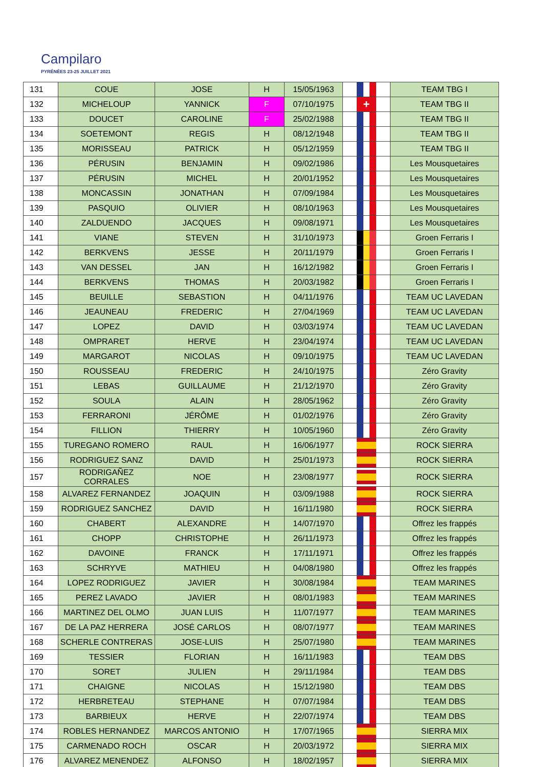Campilaro
PYRÉNÉES 23-25 JUILLET 2021
| 131 | COUE | JOSE | H | 15/05/1963 | | TEAM TBG I |
| 132 | MICHELOUP | YANNICK | F | 07/10/1975 | + | TEAM TBG II |
| 133 | DOUCET | CAROLINE | F | 25/02/1988 | | TEAM TBG II |
| 134 | SOETEMONT | REGIS | H | 08/12/1948 | | TEAM TBG II |
| 135 | MORISSEAU | PATRICK | H | 05/12/1959 | | TEAM TBG II |
| 136 | PÉRUSIN | BENJAMIN | H | 09/02/1986 | | Les Mousquetaires |
| 137 | PÉRUSIN | MICHEL | H | 20/01/1952 | | Les Mousquetaires |
| 138 | MONCASSIN | JONATHAN | H | 07/09/1984 | | Les Mousquetaires |
| 139 | PASQUIO | OLIVIER | H | 08/10/1963 | | Les Mousquetaires |
| 140 | ZALDUENDO | JACQUES | H | 09/08/1971 | | Les Mousquetaires |
| 141 | VIANE | STEVEN | H | 31/10/1973 | | Groen Ferraris I |
| 142 | BERKVENS | JESSE | H | 20/11/1979 | | Groen Ferraris I |
| 143 | VAN DESSEL | JAN | H | 16/12/1982 | | Groen Ferraris I |
| 144 | BERKVENS | THOMAS | H | 20/03/1982 | | Groen Ferraris I |
| 145 | BEUILLE | SEBASTION | H | 04/11/1976 | | TEAM UC LAVEDAN |
| 146 | JEAUNEAU | FREDERIC | H | 27/04/1969 | | TEAM UC LAVEDAN |
| 147 | LOPEZ | DAVID | H | 03/03/1974 | | TEAM UC LAVEDAN |
| 148 | OMPRARET | HERVE | H | 23/04/1974 | | TEAM UC LAVEDAN |
| 149 | MARGAROT | NICOLAS | H | 09/10/1975 | | TEAM UC LAVEDAN |
| 150 | ROUSSEAU | FREDERIC | H | 24/10/1975 | | Zéro Gravity |
| 151 | LEBAS | GUILLAUME | H | 21/12/1970 | | Zéro Gravity |
| 152 | SOULA | ALAIN | H | 28/05/1962 | | Zéro Gravity |
| 153 | FERRARONI | JÉRÔME | H | 01/02/1976 | | Zéro Gravity |
| 154 | FILLION | THIERRY | H | 10/05/1960 | | Zéro Gravity |
| 155 | TUREGANO ROMERO | RAUL | H | 16/06/1977 | | ROCK SIERRA |
| 156 | RODRIGUEZ SANZ | DAVID | H | 25/01/1973 | | ROCK SIERRA |
| 157 | RODRIGAÑEZ CORRALES | NOE | H | 23/08/1977 | | ROCK SIERRA |
| 158 | ALVAREZ FERNANDEZ | JOAQUIN | H | 03/09/1988 | | ROCK SIERRA |
| 159 | RODRIGUEZ SANCHEZ | DAVID | H | 16/11/1980 | | ROCK SIERRA |
| 160 | CHABERT | ALEXANDRE | H | 14/07/1970 | | Offrez les frappés |
| 161 | CHOPP | CHRISTOPHE | H | 26/11/1973 | | Offrez les frappés |
| 162 | DAVOINE | FRANCK | H | 17/11/1971 | | Offrez les frappés |
| 163 | SCHRYVE | MATHIEU | H | 04/08/1980 | | Offrez les frappés |
| 164 | LOPEZ RODRIGUEZ | JAVIER | H | 30/08/1984 | | TEAM MARINES |
| 165 | PEREZ LAVADO | JAVIER | H | 08/01/1983 | | TEAM MARINES |
| 166 | MARTINEZ DEL OLMO | JUAN LUIS | H | 11/07/1977 | | TEAM MARINES |
| 167 | DE LA PAZ HERRERA | JOSÉ CARLOS | H | 08/07/1977 | | TEAM MARINES |
| 168 | SCHERLE CONTRERAS | JOSE-LUIS | H | 25/07/1980 | | TEAM MARINES |
| 169 | TESSIER | FLORIAN | H | 16/11/1983 | | TEAM DBS |
| 170 | SORET | JULIEN | H | 29/11/1984 | | TEAM DBS |
| 171 | CHAIGNE | NICOLAS | H | 15/12/1980 | | TEAM DBS |
| 172 | HERBRETEAU | STEPHANE | H | 07/07/1984 | | TEAM DBS |
| 173 | BARBIEUX | HERVE | H | 22/07/1974 | | TEAM DBS |
| 174 | ROBLES HERNANDEZ | MARCOS ANTONIO | H | 17/07/1965 | | SIERRA MIX |
| 175 | CARMENADO ROCH | OSCAR | H | 20/03/1972 | | SIERRA MIX |
| 176 | ALVAREZ MENENDEZ | ALFONSO | H | 18/02/1957 | | SIERRA MIX |